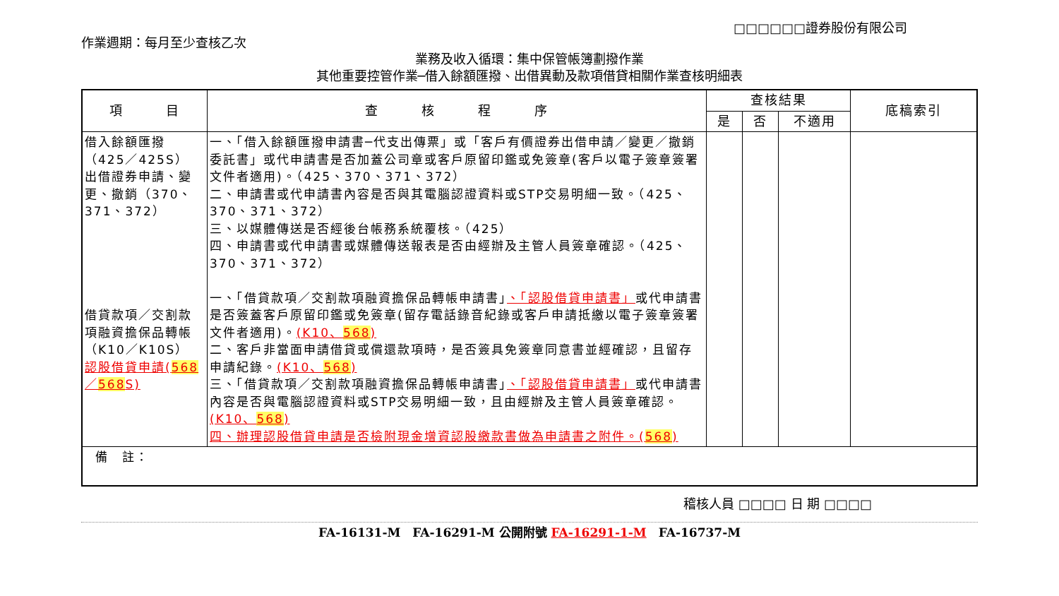作業週期：每月至少查核乙次
□□□□□□證券股份有限公司
業務及收入循環：集中保管帳簿劃撥作業
其他重要控管作業─借入餘額匯撥、出借異動及款項借貸相關作業查核明細表
| 項 目 | 查 核 程 序 | 查核結果 | | | 底稿索引 |
| --- | --- | --- | --- | --- | --- |
| | | 是 | 否 | 不適用 | |
| 借入餘額匯撥（425／425S） 出借證券申請、變更、撤銷（370、371、372） 借貸款項／交割款項融資擔保品轉帳（K10／K10S） 認股借貸申請( 568 ／ 568 S) | 一、「借入餘額匯撥申請書─代支出傳票」或「客戶有價證券出借申請／變更／撤銷委託書」或代申請書是否加蓋公司章或客戶原留印鑑或免簽章(客戶以電子簽章簽署文件者適用)。（425、370、371、372） 二、申請書或代申請書內容是否與其電腦認證資料或STP交易明細一致。（425、370、371、372） 三、以媒體傳送是否經後台帳務系統覆核。（425） 四、申請書或代申請書或媒體傳送報表是否由經辦及主管人員簽章確認。（425、370、371、372） 一、「借貸款項／交割款項融資擔保品轉帳申請書」 、「認股借貸申請書」 或代申請書是否簽蓋客戶原留印鑑或免簽章(留存電話錄音紀錄或客戶申請抵繳以電子簽章簽署文件者適用)。 (K10、 568 ) 二、客戶非當面申請借貸或償還款項時，是否簽具免簽章同意書並經確認，且留存申請紀錄。 (K10、 568 ) 三、「借貸款項／交割款項融資擔保品轉帳申請書」 、「認股借貸申請書」 或代申請書內容是否與電腦認證資料或STP交易明細一致，且由經辦及主管人員簽章確認。 (K10、 568 ) 四、辦理認股借貸申請是否檢附現金增資認股繳款書做為申請書之附件。( 568 ) | | | | |
| 備 註： | | | | | |
稽核人員 □□□□ 日 期 □□□□
FA-16131-M　FA-16291-M 公開附號 FA-16291-1-M　FA-16737-M